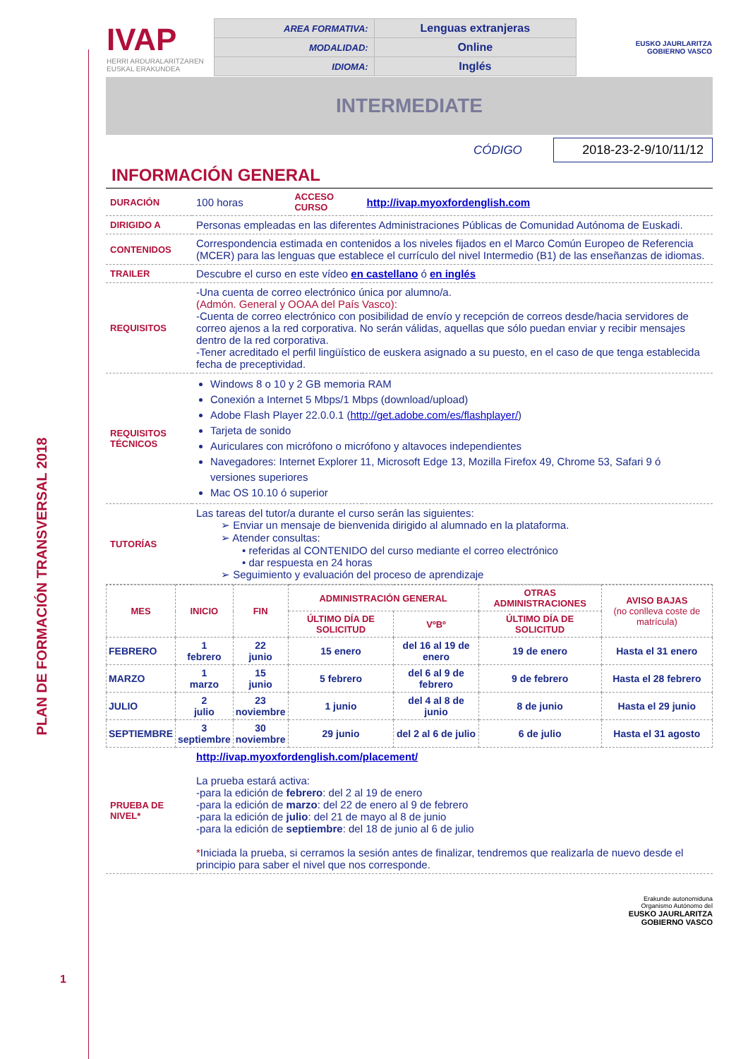PLAN DE FORMACIÓN TRANSVERSAL 2018
| IVAP HERRI ARDURALARITZAREN EUSKAL ERAKUNDEA | / AREA FORMATIVA: / Lenguas extranjeras / / MODALIDAD: / Online / / IDIOMA: / Inglés / | EUSKO JAURLARITZA GOBIERNO VASCO |
INTERMEDIATE
CÓDIGO 2018-23-2-9/10/11/12
INFORMACIÓN GENERAL
| DURACIÓN | 100 horas | ACCESO CURSO | http://ivap.myoxfordenglish.com |
| DIRIGIDO A | Personas empleadas en las diferentes Administraciones Públicas de Comunidad Autónoma de Euskadi. | | |
| CONTENIDOS | Correspondencia estimada en contenidos a los niveles fijados en el Marco Común Europeo de Referencia (MCER) para las lenguas que establece el currículo del nivel Intermedio (B1) de las enseñanzas de idiomas. | | |
| TRAILER | Descubre el curso en este vídeo en castellano ó en inglés | | |
| REQUISITOS | -Una cuenta de correo electrónico única por alumno/a. (Admón. General y OOAA del País Vasco): -Cuenta de correo electrónico con posibilidad de envío y recepción de correos desde/hacia servidores de correo ajenos a la red corporativa. No serán válidas, aquellas que sólo puedan enviar y recibir mensajes dentro de la red corporativa. -Tener acreditado el perfil lingüístico de euskera asignado a su puesto, en el caso de que tenga establecida fecha de preceptividad. | | |
| REQUISITOS TÉCNICOS | Windows 8 o 10 y 2 GB memoria RAM Conexión a Internet 5 Mbps/1 Mbps (download/upload) Adobe Flash Player 22.0.0.1 ( http://get.adobe.com/es/flashplayer/ ) Tarjeta de sonido Auriculares con micrófono o micrófono y altavoces independientes Navegadores: Internet Explorer 11, Microsoft Edge 13, Mozilla Firefox 49, Chrome 53, Safari 9 ó versiones superiores Mac OS 10.10 ó superior | | |
| TUTORÍAS | Las tareas del tutor/a durante el curso serán las siguientes: ➢ Enviar un mensaje de bienvenida dirigido al alumnado en la plataforma. ➢ Atender consultas: • referidas al CONTENIDO del curso mediante el correo electrónico • dar respuesta en 24 horas ➢ Seguimiento y evaluación del proceso de aprendizaje | | |
| MES | INICIO | FIN | ADMINISTRACIÓN GENERAL | | OTRAS ADMINISTRACIONES | AVISO BAJAS (no conlleva coste de matrícula) |
| --- | --- | --- | --- | --- | --- | --- |
| | | | ÚLTIMO DÍA DE SOLICITUD | VºBº | ÚLTIMO DÍA DE SOLICITUD | |
| FEBRERO | 1 febrero | 22 junio | 15 enero | del 16 al 19 de enero | 19 de enero | Hasta el 31 enero |
| MARZO | 1 marzo | 15 junio | 5 febrero | del 6 al 9 de febrero | 9 de febrero | Hasta el 28 febrero |
| JULIO | 2 julio | 23 noviembre | 1 junio | del 4 al 8 de junio | 8 de junio | Hasta el 29 junio |
| SEPTIEMBRE | 3 septiembre | 30 noviembre | 29 junio | del 2 al 6 de julio | 6 de julio | Hasta el 31 agosto |
| PRUEBA DE NIVEL* | http://ivap.myoxfordenglish.com/placement/ La prueba estará activa: -para la edición de febrero : del 2 al 19 de enero -para la edición de marzo : del 22 de enero al 9 de febrero -para la edición de julio : del 21 de mayo al 8 de junio -para la edición de septiembre : del 18 de junio al 6 de julio * Iniciada la prueba, si cerramos la sesión antes de finalizar, tendremos que realizarla de nuevo desde el principio para saber el nivel que nos corresponde. |
Erakunde autonomiduna
Organismo Autónomo del
EUSKO JAURLARITZA
GOBIERNO VASCO
1